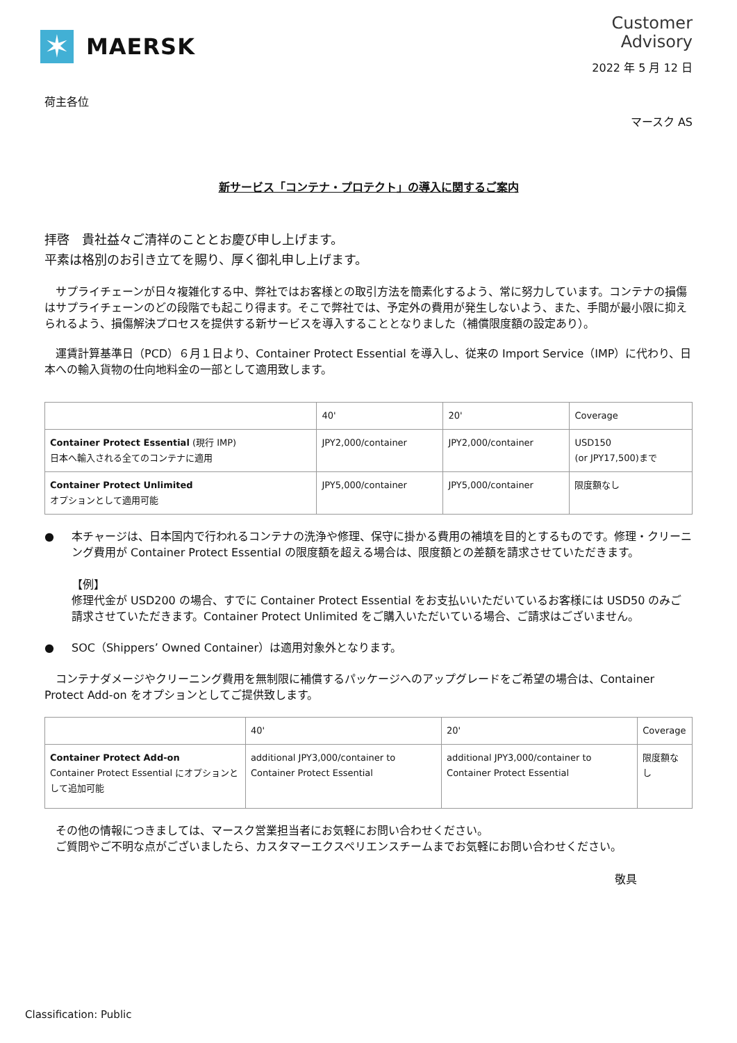✶
MAERSK
Customer
Advisory
2022 年 5 月 12 日
荷主各位
マースク AS
新サービス「コンテナ・プロテクト」の導入に関するご案内
拝啓　貴社益々ご清祥のこととお慶び申し上げます。
平素は格別のお引き立てを賜り、厚く御礼申し上げます。
　サプライチェーンが日々複雑化する中、弊社ではお客様との取引方法を簡素化するよう、常に努力しています。コンテナの損傷はサプライチェーンのどの段階でも起こり得ます。そこで弊社では、予定外の費用が発生しないよう、また、手間が最小限に抑えられるよう、損傷解決プロセスを提供する新サービスを導入することとなりました（補償限度額の設定あり）。
　運賃計算基準日（PCD）６月１日より、Container Protect Essential を導入し、従来の Import Service（IMP）に代わり、日本への輸入貨物の仕向地料金の一部として適用致します。
| | 40' | 20' | Coverage |
| Container Protect Essential (現行 IMP) 日本へ輸入される全てのコンテナに適用 | JPY2,000/container | JPY2,000/container | USD150 (or JPY17,500)まで |
| Container Protect Unlimited オプションとして適用可能 | JPY5,000/container | JPY5,000/container | 限度額なし |
● 本チャージは、日本国内で行われるコンテナの洗浄や修理、保守に掛かる費用の補填を目的とするものです。修理・クリーニング費用が Container Protect Essential の限度額を超える場合は、限度額との差額を請求させていただきます。
【例】
修理代金が USD200 の場合、すでに Container Protect Essential をお支払いいただいているお客様には USD50 のみご請求させていただきます。Container Protect Unlimited をご購入いただいている場合、ご請求はございません。
● SOC（Shippers’ Owned Container）は適用対象外となります。
　コンテナダメージやクリーニング費用を無制限に補償するパッケージへのアップグレードをご希望の場合は、Container Protect Add-on をオプションとしてご提供致します。
| | 40' | 20' | Coverage |
| Container Protect Add-on Container Protect Essential にオプションとして追加可能 | additional JPY3,000/container to Container Protect Essential | additional JPY3,000/container to Container Protect Essential | 限度額なし |
　その他の情報につきましては、マースク営業担当者にお気軽にお問い合わせください。
　ご質問やご不明な点がございましたら、カスタマーエクスペリエンスチームまでお気軽にお問い合わせください。
敬具
Classification: Public